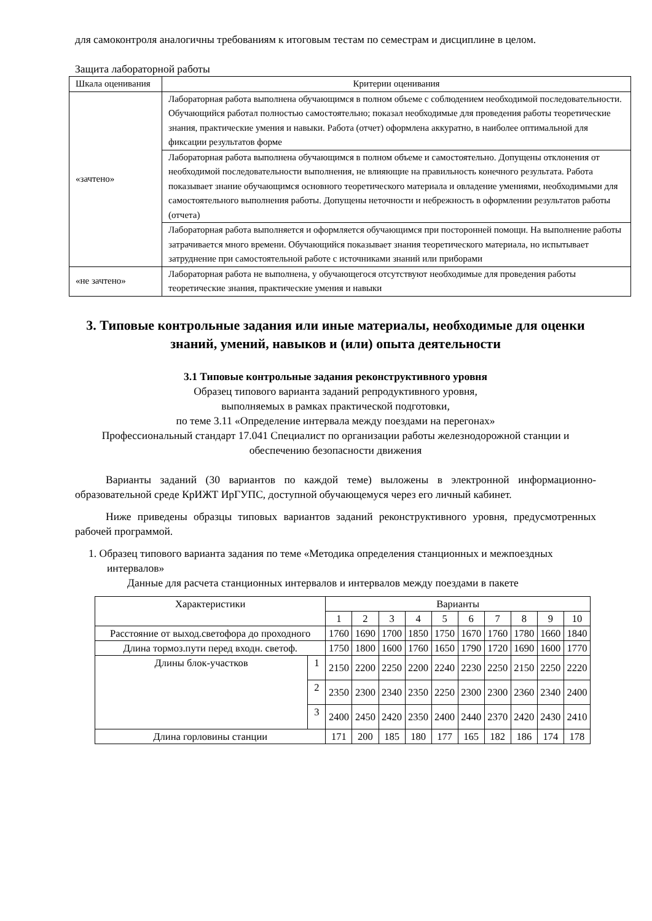для самоконтроля аналогичны требованиям к итоговым тестам по семестрам и дисциплине в целом.
Защита лабораторной работы
| Шкала оценивания | Критерии оценивания |
| --- | --- |
| «зачтено» | Лабораторная работа выполнена обучающимся в полном объеме с соблюдением необходимой последовательности. Обучающийся работал полностью самостоятельно; показал необходимые для проведения работы теоретические знания, практические умения и навыки. Работа (отчет) оформлена аккуратно, в наиболее оптимальной для фиксации результатов форме |
| | Лабораторная работа выполнена обучающимся в полном объеме и самостоятельно. Допущены отклонения от необходимой последовательности выполнения, не влияющие на правильность конечного результата. Работа показывает знание обучающимся основного теоретического материала и овладение умениями, необходимыми для самостоятельного выполнения работы. Допущены неточности и небрежность в оформлении результатов работы (отчета) |
| | Лабораторная работа выполняется и оформляется обучающимся при посторонней помощи. На выполнение работы затрачивается много времени. Обучающийся показывает знания теоретического материала, но испытывает затруднение при самостоятельной работе с источниками знаний или приборами |
| «не зачтено» | Лабораторная работа не выполнена, у обучающегося отсутствуют необходимые для проведения работы теоретические знания, практические умения и навыки |
3. Типовые контрольные задания или иные материалы, необходимые для оценки знаний, умений, навыков и (или) опыта деятельности
3.1 Типовые контрольные задания реконструктивного уровня
Образец типового варианта заданий репродуктивного уровня,
выполняемых в рамках практической подготовки,
по теме 3.11 «Определение интервала между поездами на перегонах»
Профессиональный стандарт 17.041 Специалист по организации работы железнодорожной станции и обеспечению безопасности движения
Варианты заданий (30 вариантов по каждой теме) выложены в электронной информационно-образовательной среде КрИЖТ ИрГУПС, доступной обучающемуся через его личный кабинет.
Ниже приведены образцы типовых вариантов заданий реконструктивного уровня, предусмотренных рабочей программой.
1. Образец типового варианта задания по теме «Методика определения станционных и межпоездных интервалов»
Данные для расчета станционных интервалов и интервалов между поездами в пакете
| Характеристики | | Варианты | | | | | | | | | |
| | | 1 | 2 | 3 | 4 | 5 | 6 | 7 | 8 | 9 | 10 |
| Расстояние от выход.светофора до проходного | | 1760 | 1690 | 1700 | 1850 | 1750 | 1670 | 1760 | 1780 | 1660 | 1840 |
| Длина тормоз.пути перед входн. светоф. | | 1750 | 1800 | 1600 | 1760 | 1650 | 1790 | 1720 | 1690 | 1600 | 1770 |
| Длины блок-участков | 1 | 2150 | 2200 | 2250 | 2200 | 2240 | 2230 | 2250 | 2150 | 2250 | 2220 |
| | 2 | 2350 | 2300 | 2340 | 2350 | 2250 | 2300 | 2300 | 2360 | 2340 | 2400 |
| | 3 | 2400 | 2450 | 2420 | 2350 | 2400 | 2440 | 2370 | 2420 | 2430 | 2410 |
| Длина горловины станции | | 171 | 200 | 185 | 180 | 177 | 165 | 182 | 186 | 174 | 178 |